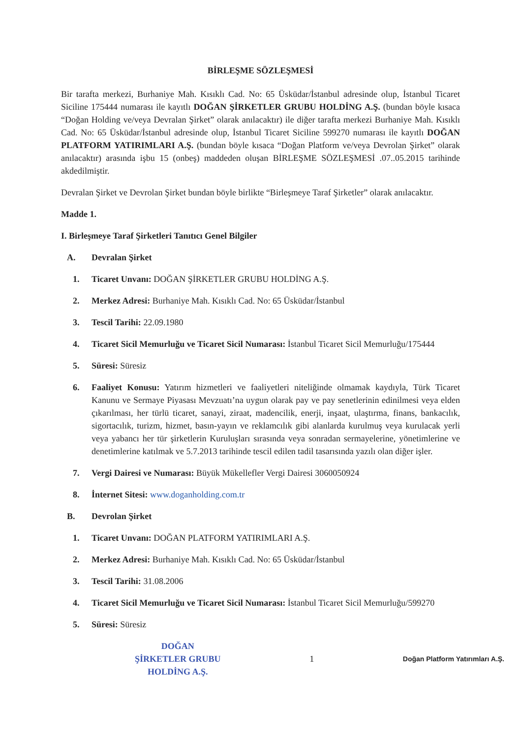BİRLEŞME SÖZLEŞMESİ
Bir tarafta merkezi, Burhaniye Mah. Kısıklı Cad. No: 65 Üsküdar/İstanbul adresinde olup, İstanbul Ticaret Siciline 175444 numarası ile kayıtlı DOĞAN ŞİRKETLER GRUBU HOLDİNG A.Ş. (bundan böyle kısaca “Doğan Holding ve/veya Devralan Şirket” olarak anılacaktır) ile diğer tarafta merkezi Burhaniye Mah. Kısıklı Cad. No: 65 Üsküdar/İstanbul adresinde olup, İstanbul Ticaret Siciline 599270 numarası ile kayıtlı DOĞAN PLATFORM YATIRIMLARI A.Ş. (bundan böyle kısaca “Doğan Platform ve/veya Devrolan Şirket” olarak anılacaktır) arasında işbu 15 (onbeş) maddeden oluşan BİRLEŞME SÖZLEŞMESİ .07..05.2015 tarihinde akdedilmiştir.
Devralan Şirket ve Devrolan Şirket bundan böyle birlikte “Birleşmeye Taraf Şirketler” olarak anılacaktır.
Madde 1.
I. Birleşmeye Taraf Şirketleri Tanıtıcı Genel Bilgiler
A. Devralan Şirket
1. Ticaret Unvanı: DOĞAN ŞİRKETLER GRUBU HOLDİNG A.Ş.
2. Merkez Adresi: Burhaniye Mah. Kısıklı Cad. No: 65 Üsküdar/İstanbul
3. Tescil Tarihi: 22.09.1980
4. Ticaret Sicil Memurluğu ve Ticaret Sicil Numarası: İstanbul Ticaret Sicil Memurluğu/175444
5. Süresi: Süresiz
6. Faaliyet Konusu: Yatırım hizmetleri ve faaliyetleri niteliğinde olmamak kaydıyla, Türk Ticaret Kanunu ve Sermaye Piyasası Mevzuatı’na uygun olarak pay ve pay senetlerinin edinilmesi veya elden çıkarılması, her türlü ticaret, sanayi, ziraat, madencilik, enerji, inşaat, ulaştırma, finans, bankacılık, sigortacılık, turizm, hizmet, basın-yayın ve reklamcılık gibi alanlarda kurulmuş veya kurulacak yerli veya yabancı her tür şirketlerin Kuruluşları sırasında veya sonradan sermayelerine, yönetimlerine ve denetimlerine katılmak ve 5.7.2013 tarihinde tescil edilen tadil tasarısında yazılı olan diğer işler.
7. Vergi Dairesi ve Numarası: Büyük Mükellefler Vergi Dairesi 3060050924
8. İnternet Sitesi: www.doganholding.com.tr
B. Devrolan Şirket
1. Ticaret Unvanı: DOĞAN PLATFORM YATIRIMLARI A.Ş.
2. Merkez Adresi: Burhaniye Mah. Kısıklı Cad. No: 65 Üsküdar/İstanbul
3. Tescil Tarihi: 31.08.2006
4. Ticaret Sicil Memurluğu ve Ticaret Sicil Numarası: İstanbul Ticaret Sicil Memurluğu/599270
5. Süresi: Süresiz
DOĞAN
ŞİRKETLER GRUBU
HOLDİNG A.Ş.
1
Doğan Platform Yatırımları A.Ş.